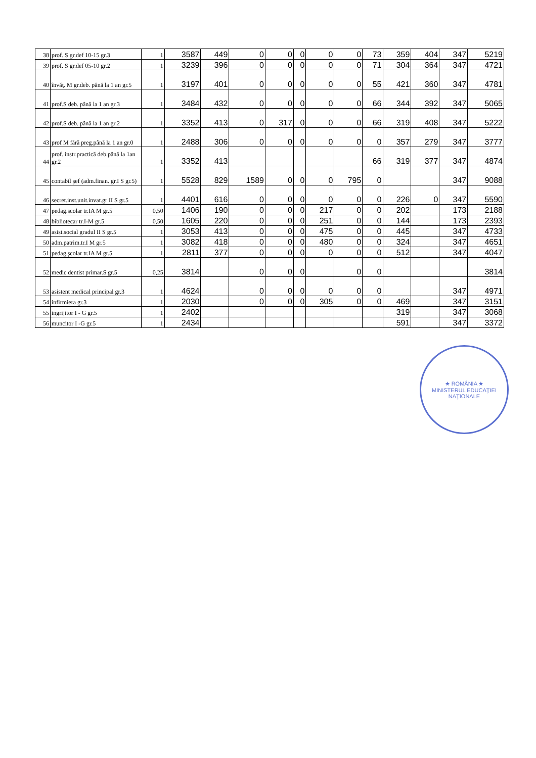| 38 | prof. S gr.def 10-15 gr.3 | 1 | 3587 | 449 | 0 | 0 | 0 | 0 | 0 | 73 | 359 | 404 | 347 | 5219 |
| 39 | prof. S gr.def 05-10 gr.2 | 1 | 3239 | 396 | 0 | 0 | 0 | 0 | 0 | 71 | 304 | 364 | 347 | 4721 |
| 40 | învăţ. M gr.deb. până la 1 an gr.5 | 1 | 3197 | 401 | 0 | 0 | 0 | 0 | 0 | 55 | 421 | 360 | 347 | 4781 |
| 41 | prof.S deb. până la 1 an gr.3 | 1 | 3484 | 432 | 0 | 0 | 0 | 0 | 0 | 66 | 344 | 392 | 347 | 5065 |
| 42 | prof.S deb. până la 1 an gr.2 | 1 | 3352 | 413 | 0 | 317 | 0 | 0 | 0 | 66 | 319 | 408 | 347 | 5222 |
| 43 | prof M fără preg.până la 1 an gr.0 | 1 | 2488 | 306 | 0 | 0 | 0 | 0 | 0 | 0 | 357 | 279 | 347 | 3777 |
| 44 | prof. instr.practică deb.până la 1an gr.2 | 1 | 3352 | 413 | | | | | | 66 | 319 | 377 | 347 | 4874 |
| 45 | contabil şef (adm.finan. gr.I S gr.5) | 1 | 5528 | 829 | 1589 | 0 | 0 | 0 | 795 | 0 | | | 347 | 9088 |
| 46 | secret.inst.unit.invat.gr II S gr.5 | 1 | 4401 | 616 | 0 | 0 | 0 | 0 | 0 | 0 | 226 | 0 | 347 | 5590 |
| 47 | pedag.şcolar tr.IA M gr.5 | 0,50 | 1406 | 190 | 0 | 0 | 0 | 217 | 0 | 0 | 202 | | 173 | 2188 |
| 48 | bibliotecar tr.I-M gr.5 | 0,50 | 1605 | 220 | 0 | 0 | 0 | 251 | 0 | 0 | 144 | | 173 | 2393 |
| 49 | asist.social gradul II S gr.5 | 1 | 3053 | 413 | 0 | 0 | 0 | 475 | 0 | 0 | 445 | | 347 | 4733 |
| 50 | adm.patrim.tr.I M gr.5 | 1 | 3082 | 418 | 0 | 0 | 0 | 480 | 0 | 0 | 324 | | 347 | 4651 |
| 51 | pedag.şcolar tr.IA M gr.5 | 1 | 2811 | 377 | 0 | 0 | 0 | 0 | 0 | 0 | 512 | | 347 | 4047 |
| 52 | medic dentist primar.S gr.5 | 0,25 | 3814 | | 0 | 0 | 0 | | 0 | 0 | | | | 3814 |
| 53 | asistent medical principal gr.3 | 1 | 4624 | | 0 | 0 | 0 | 0 | 0 | 0 | | | 347 | 4971 |
| 54 | infirmiera gr.3 | 1 | 2030 | | 0 | 0 | 0 | 305 | 0 | 0 | 469 | | 347 | 3151 |
| 55 | ingrijitor I - G gr.5 | 1 | 2402 | | | | | | | | 319 | | 347 | 3068 |
| 56 | muncitor I -G gr.5 | 1 | 2434 | | | | | | | | 591 | | 347 | 3372 |
★ ROMÂNIA ★
MINISTERUL EDUCAŢIEI NAŢIONALE